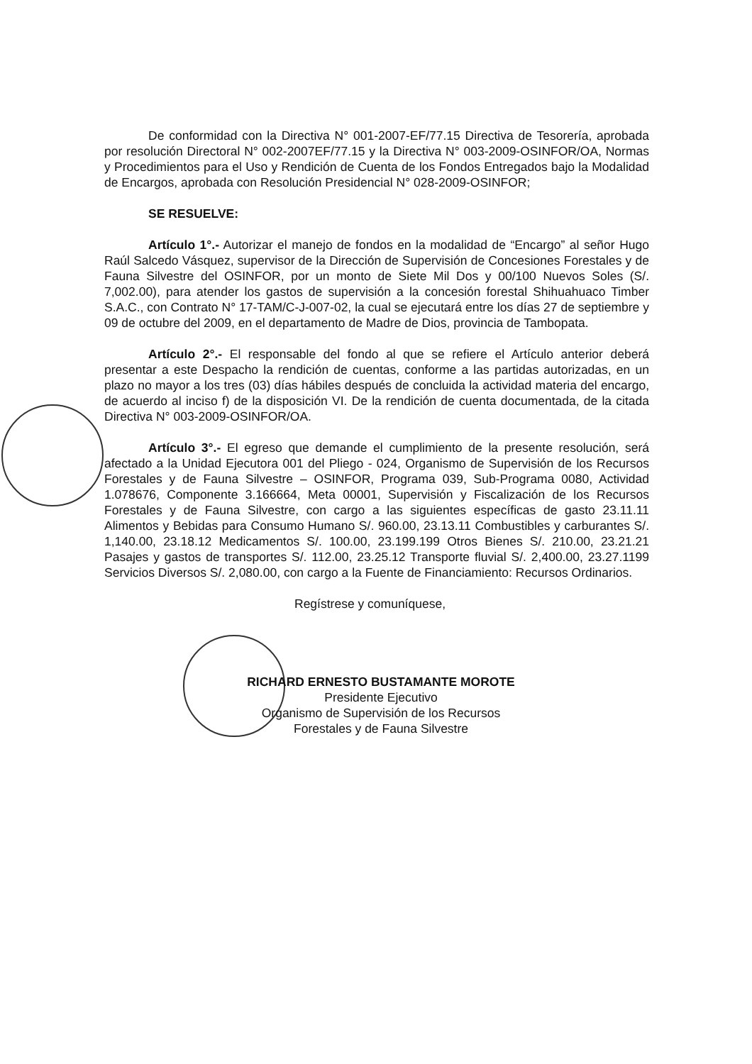De conformidad con la Directiva N° 001-2007-EF/77.15 Directiva de Tesorería, aprobada por resolución Directoral N° 002-2007EF/77.15 y la Directiva N° 003-2009-OSINFOR/OA, Normas y Procedimientos para el Uso y Rendición de Cuenta de los Fondos Entregados bajo la Modalidad de Encargos, aprobada con Resolución Presidencial N° 028-2009-OSINFOR;
SE RESUELVE:
Artículo 1°.- Autorizar el manejo de fondos en la modalidad de “Encargo” al señor Hugo Raúl Salcedo Vásquez, supervisor de la Dirección de Supervisión de Concesiones Forestales y de Fauna Silvestre del OSINFOR, por un monto de Siete Mil Dos y 00/100 Nuevos Soles (S/. 7,002.00), para atender los gastos de supervisión a la concesión forestal Shihuahuaco Timber S.A.C., con Contrato N° 17-TAM/C-J-007-02, la cual se ejecutará entre los días 27 de septiembre y 09 de octubre del 2009, en el departamento de Madre de Dios, provincia de Tambopata.
Artículo 2°.- El responsable del fondo al que se refiere el Artículo anterior deberá presentar a este Despacho la rendición de cuentas, conforme a las partidas autorizadas, en un plazo no mayor a los tres (03) días hábiles después de concluida la actividad materia del encargo, de acuerdo al inciso f) de la disposición VI. De la rendición de cuenta documentada, de la citada Directiva N° 003-2009-OSINFOR/OA.
Artículo 3°.- El egreso que demande el cumplimiento de la presente resolución, será afectado a la Unidad Ejecutora 001 del Pliego - 024, Organismo de Supervisión de los Recursos Forestales y de Fauna Silvestre – OSINFOR, Programa 039, Sub-Programa 0080, Actividad 1.078676, Componente 3.166664, Meta 00001, Supervisión y Fiscalización de los Recursos Forestales y de Fauna Silvestre, con cargo a las siguientes específicas de gasto 23.11.11 Alimentos y Bebidas para Consumo Humano S/. 960.00, 23.13.11 Combustibles y carburantes S/. 1,140.00, 23.18.12 Medicamentos S/. 100.00, 23.199.199 Otros Bienes S/. 210.00, 23.21.21 Pasajes y gastos de transportes S/. 112.00, 23.25.12 Transporte fluvial S/. 2,400.00, 23.27.1199 Servicios Diversos S/. 2,080.00, con cargo a la Fuente de Financiamiento: Recursos Ordinarios.
Regístrese y comuníquese,
RICHARD ERNESTO BUSTAMANTE MOROTE
Presidente Ejecutivo
Organismo de Supervisión de los Recursos
Forestales y de Fauna Silvestre